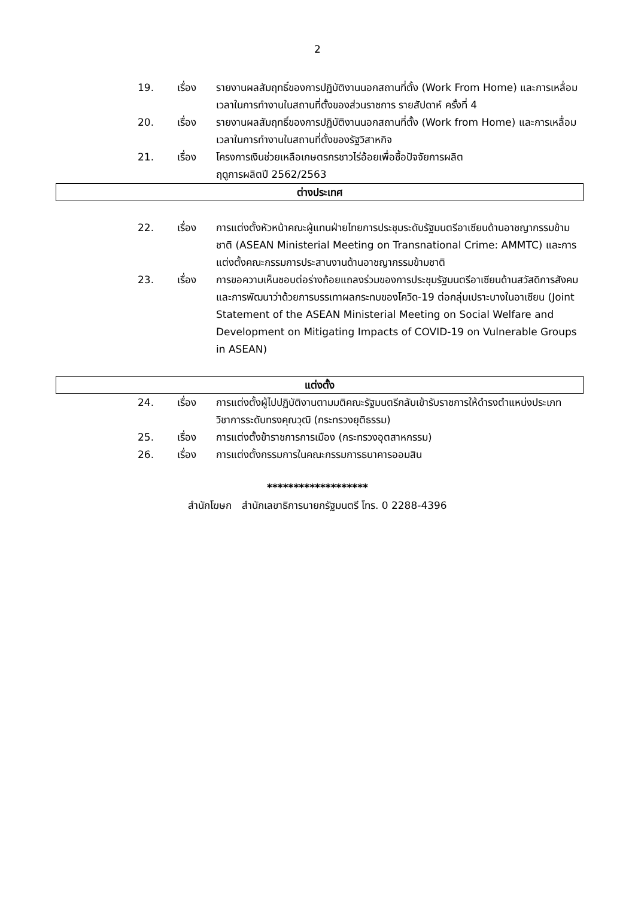2
19. เรื่อง รายงานผลสัมฤทธิ์ของการปฏิบัติงานนอกสถานที่ตั้ง (Work From Home) และการเหลื่อมเวลาในการทำงานในสถานที่ตั้งของส่วนราชการ รายสัปดาห์ ครั้งที่ 4
20. เรื่อง รายงานผลสัมฤทธิ์ของการปฏิบัติงานนอกสถานที่ตั้ง (Work from Home) และการเหลื่อมเวลาในการทำงานในสถานที่ตั้งของรัฐวิสาหกิจ
21. เรื่อง โครงการเงินช่วยเหลือเกษตรกรชาวไร่อ้อยเพื่อซื้อปัจจัยการผลิต
ฤดูการผลิตปี 2562/2563
ต่างประเทศ
22. เรื่อง การแต่งตั้งหัวหน้าคณะผู้แทนฝ่ายไทยการประชุมระดับรัฐมนตรีอาเซียนด้านอาชญากรรมข้ามชาติ (ASEAN Ministerial Meeting on Transnational Crime: AMMTC) และการแต่งตั้งคณะกรรมการประสานงานด้านอาชญากรรมข้ามชาติ
23. เรื่อง การขอความเห็นชอบต่อร่างถ้อยแถลงร่วมของการประชุมรัฐมนตรีอาเซียนด้านสวัสดิการสังคมและการพัฒนาว่าด้วยการบรรเทาผลกระทบของโควิด-19 ต่อกลุ่มเปราะบางในอาเซียน (Joint Statement of the ASEAN Ministerial Meeting on Social Welfare and Development on Mitigating Impacts of COVID-19 on Vulnerable Groups in ASEAN)
แต่งตั้ง
24. เรื่อง การแต่งตั้งผู้ไปปฏิบัติงานตามมติคณะรัฐมนตรีกลับเข้ารับราชการให้ดำรงตำแหน่งประเภทวิชาการระดับทรงคุณวุฒิ (กระทรวงยุติธรรม)
25. เรื่อง การแต่งตั้งข้าราชการการเมือง (กระทรวงอุตสาหกรรม)
26. เรื่อง การแต่งตั้งกรรมการในคณะกรรมการธนาคารออมสิน
*******************
สำนักโฆษก สำนักเลขาธิการนายกรัฐมนตรี โทร. 0 2288-4396